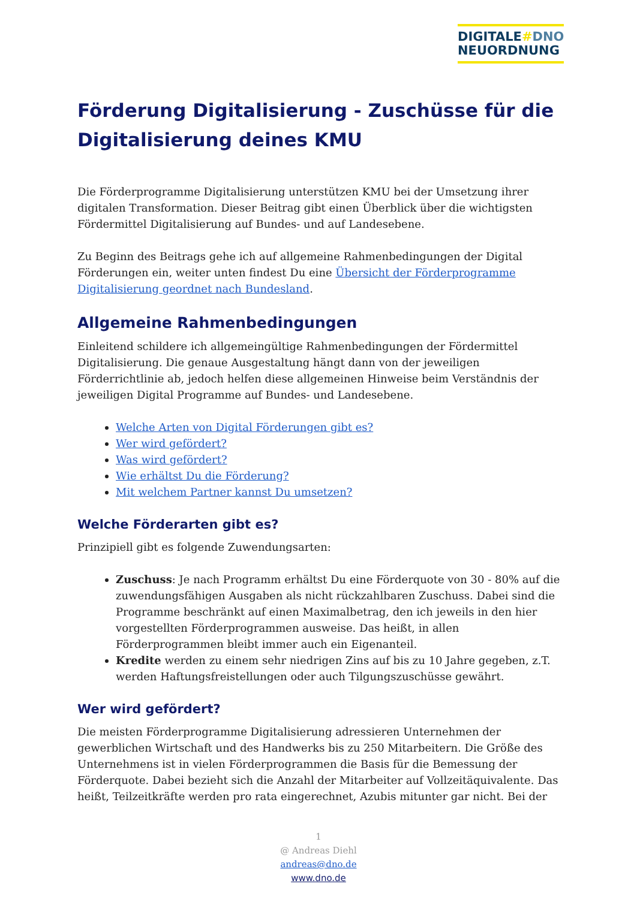DIGITALE#DNO
NEUORDNUNG
Förderung Digitalisierung - Zuschüsse für die Digitalisierung deines KMU
Die Förderprogramme Digitalisierung unterstützen KMU bei der Umsetzung ihrer digitalen Transformation. Dieser Beitrag gibt einen Überblick über die wichtigsten Fördermittel Digitalisierung auf Bundes- und auf Landesebene.
Zu Beginn des Beitrags gehe ich auf allgemeine Rahmenbedingungen der Digital Förderungen ein, weiter unten findest Du eine Übersicht der Förderprogramme Digitalisierung geordnet nach Bundesland.
Allgemeine Rahmenbedingungen
Einleitend schildere ich allgemeingültige Rahmenbedingungen der Fördermittel Digitalisierung. Die genaue Ausgestaltung hängt dann von der jeweiligen Förderrichtlinie ab, jedoch helfen diese allgemeinen Hinweise beim Verständnis der jeweiligen Digital Programme auf Bundes- und Landesebene.
Welche Arten von Digital Förderungen gibt es?
Wer wird gefördert?
Was wird gefördert?
Wie erhältst Du die Förderung?
Mit welchem Partner kannst Du umsetzen?
Welche Förderarten gibt es?
Prinzipiell gibt es folgende Zuwendungsarten:
Zuschuss: Je nach Programm erhältst Du eine Förderquote von 30 - 80% auf die zuwendungsfähigen Ausgaben als nicht rückzahlbaren Zuschuss. Dabei sind die Programme beschränkt auf einen Maximalbetrag, den ich jeweils in den hier vorgestellten Förderprogrammen ausweise. Das heißt, in allen Förderprogrammen bleibt immer auch ein Eigenanteil.
Kredite werden zu einem sehr niedrigen Zins auf bis zu 10 Jahre gegeben, z.T. werden Haftungsfreistellungen oder auch Tilgungszuschüsse gewährt.
Wer wird gefördert?
Die meisten Förderprogramme Digitalisierung adressieren Unternehmen der gewerblichen Wirtschaft und des Handwerks bis zu 250 Mitarbeitern. Die Größe des Unternehmens ist in vielen Förderprogrammen die Basis für die Bemessung der Förderquote. Dabei bezieht sich die Anzahl der Mitarbeiter auf Vollzeitäquivalente. Das heißt, Teilzeitkräfte werden pro rata eingerechnet, Azubis mitunter gar nicht. Bei der
1
@ Andreas Diehl
andreas@dno.de
www.dno.de